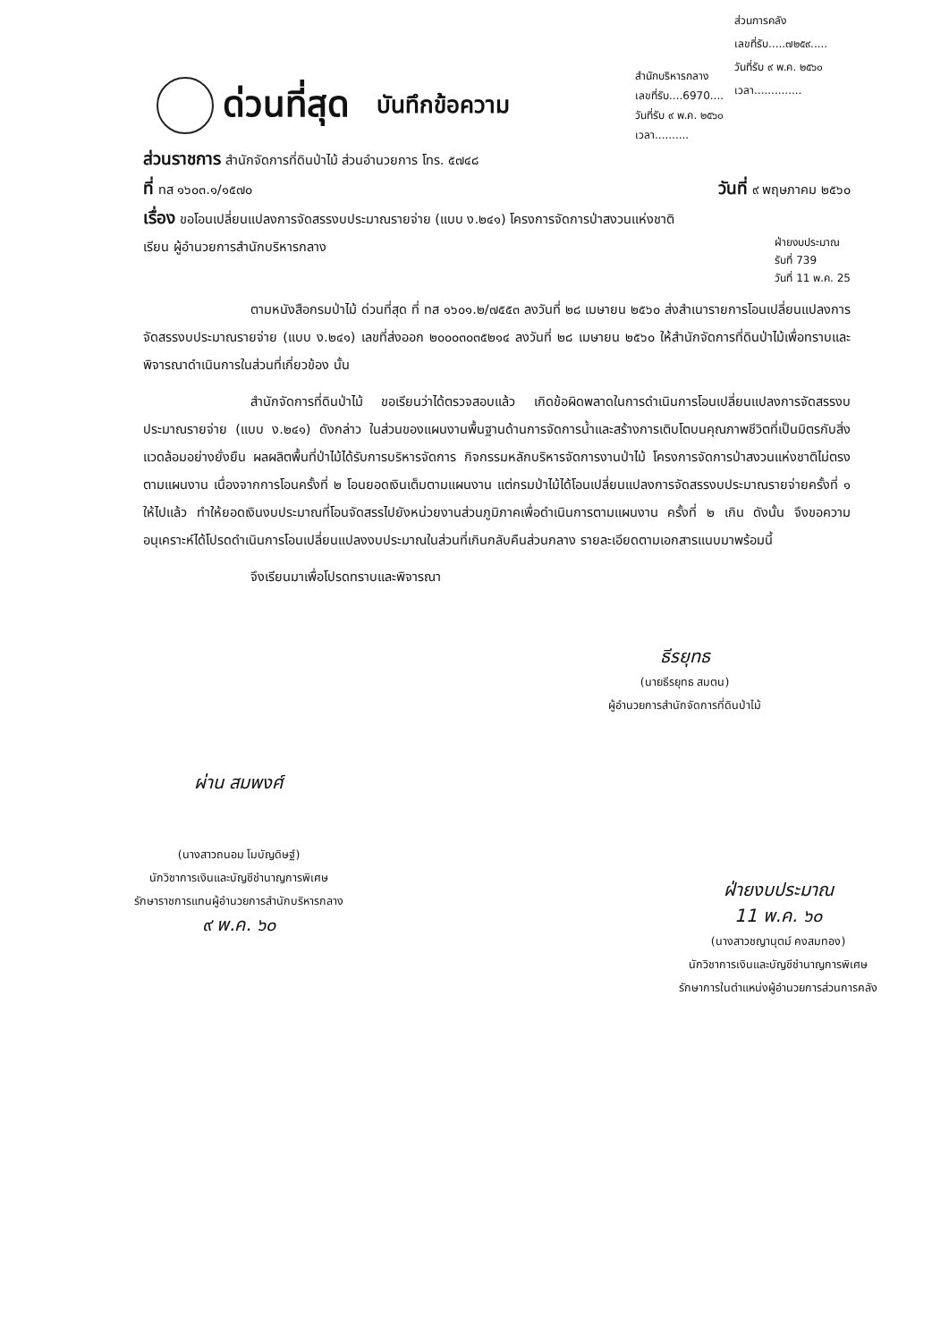ส่วนการคลัง
เลขที่รับ.....๗๒๕๙.....
วันที่รับ ๙ พ.ค. ๒๕๖๐
เวลา..............
ด่วนที่สุด บันทึกข้อความ
สำนักบริหารกลาง
เลขที่รับ....6970....
วันที่รับ ๙ พ.ค. ๒๕๖๐
เวลา..........
ส่วนราชการ สำนักจัดการที่ดินป่าไม้ ส่วนอำนวยการ โทร. ๕๗๔๘
ที่ ทส ๑๖๐๓.๑/๑๕๗๐ วันที่ ๙ พฤษภาคม ๒๕๖๐
เรื่อง ขอโอนเปลี่ยนแปลงการจัดสรรงบประมาณรายจ่าย (แบบ ง.๒๔๑) โครงการจัดการป่าสงวนแห่งชาติ
เรียน ผู้อำนวยการสำนักบริหารกลาง ฝ่ายงบประมาณ
รับที่ 739
วันที่ 11 พ.ค. 25
ตามหนังสือกรมป่าไม้ ด่วนที่สุด ที่ ทส ๑๖๐๑.๒/๗๕๕๓ ลงวันที่ ๒๘ เมษายน ๒๕๖๐ ส่งสำเนารายการโอนเปลี่ยนแปลงการจัดสรรงบประมาณรายจ่าย (แบบ ง.๒๔๑) เลขที่ส่งออก ๒๐๐๐๓๐๓๕๒๑๔ ลงวันที่ ๒๘ เมษายน ๒๕๖๐ ให้สำนักจัดการที่ดินป่าไม้เพื่อทราบและพิจารณาดำเนินการในส่วนที่เกี่ยวข้อง นั้น
สำนักจัดการที่ดินป่าไม้ ขอเรียนว่าได้ตรวจสอบแล้ว เกิดข้อผิดพลาดในการดำเนินการโอนเปลี่ยนแปลงการจัดสรรงบประมาณรายจ่าย (แบบ ง.๒๔๑) ดังกล่าว ในส่วนของแผนงานพื้นฐานด้านการจัดการน้ำและสร้างการเติบโตบนคุณภาพชีวิตที่เป็นมิตรกับสิ่งแวดล้อมอย่างยั่งยืน ผลผลิตพื้นที่ป่าไม้ได้รับการบริหารจัดการ กิจกรรมหลักบริหารจัดการงานป่าไม้ โครงการจัดการป่าสงวนแห่งชาติไม่ตรงตามแผนงาน เนื่องจากการโอนครั้งที่ ๒ โอนยอดเงินเต็มตามแผนงาน แต่กรมป่าไม้ได้โอนเปลี่ยนแปลงการจัดสรรงบประมาณรายจ่ายครั้งที่ ๑ ให้ไปแล้ว ทำให้ยอดเงินงบประมาณที่โอนจัดสรรไปยังหน่วยงานส่วนภูมิภาคเพื่อดำเนินการตามแผนงาน ครั้งที่ ๒ เกิน ดังนั้น จึงขอความอนุเคราะห์ได้โปรดดำเนินการโอนเปลี่ยนแปลงงบประมาณในส่วนที่เกินกลับคืนส่วนกลาง รายละเอียดตามเอกสารแนบมาพร้อมนี้
จึงเรียนมาเพื่อโปรดทราบและพิจารณา
ธีรยุทธ
(นายธีรยุทธ สมตน)
ผู้อำนวยการสำนักจัดการที่ดินป่าไม้
ผ่าน สมพงศ์
(นางสาวถนอม โมบัญดิษฐ์)
นักวิชาการเงินและบัญชีชำนาญการพิเศษ
รักษาราชการแทนผู้อำนวยการสำนักบริหารกลาง
๙ พ.ค. ๖๐
ฝ่ายงบประมาณ
11 พ.ค. ๖๐
(นางสาวชญานุตม์ คงสมทอง)
นักวิชาการเงินและบัญชีชำนาญการพิเศษ
รักษาการในตำแหน่งผู้อำนวยการส่วนการคลัง